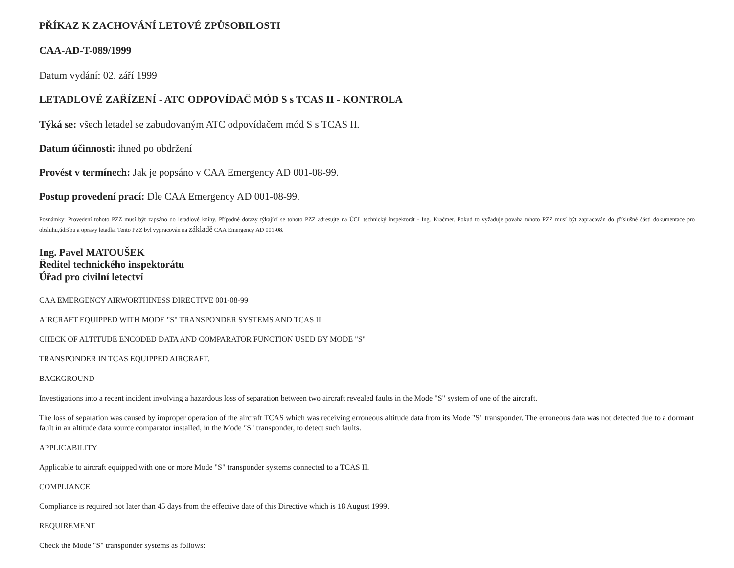PŘÍKAZ K ZACHOVÁNÍ LETOVÉ ZPŮSOBILOSTI
CAA-AD-T-089/1999
Datum vydání: 02. září 1999
LETADLOVÉ ZAŘÍZENÍ - ATC ODPOVÍDAČ MÓD S s TCAS II - KONTROLA
Týká se: všech letadel se zabudovaným ATC odpovídačem mód S s TCAS II.
Datum účinnosti: ihned po obdržení
Provést v termínech: Jak je popsáno v CAA Emergency AD 001-08-99.
Postup provedení prací: Dle CAA Emergency AD 001-08-99.
Poznámky: Provedení tohoto PZZ musí být zapsáno do letadlové knihy. Případné dotazy týkající se tohoto PZZ adresujte na ÚCL technický inspektorát - Ing. Kračmer. Pokud to vyžaduje povaha tohoto PZZ musí být zapracován do příslušné části dokumentace pro obsluhu,údržbu a opravy letadla. Tento PZZ byl vypracován na základě CAA Emergency AD 001-08.
Ing. Pavel MATOUŠEK
Ředitel technického inspektorátu
Úřad pro civilní letectví
CAA EMERGENCY AIRWORTHINESS DIRECTIVE 001-08-99
AIRCRAFT EQUIPPED WITH MODE "S" TRANSPONDER SYSTEMS AND TCAS II
CHECK OF ALTITUDE ENCODED DATA AND COMPARATOR FUNCTION USED BY MODE "S"
TRANSPONDER IN TCAS EQUIPPED AIRCRAFT.
BACKGROUND
Investigations into a recent incident involving a hazardous loss of separation between two aircraft revealed faults in the Mode "S" system of one of the aircraft.
The loss of separation was caused by improper operation of the aircraft TCAS which was receiving erroneous altitude data from its Mode "S" transponder. The erroneous data was not detected due to a dormant fault in an altitude data source comparator installed, in the Mode "S" transponder, to detect such faults.
APPLICABILITY
Applicable to aircraft equipped with one or more Mode "S" transponder systems connected to a TCAS II.
COMPLIANCE
Compliance is required not later than 45 days from the effective date of this Directive which is 18 August 1999.
REQUIREMENT
Check the Mode "S" transponder systems as follows: